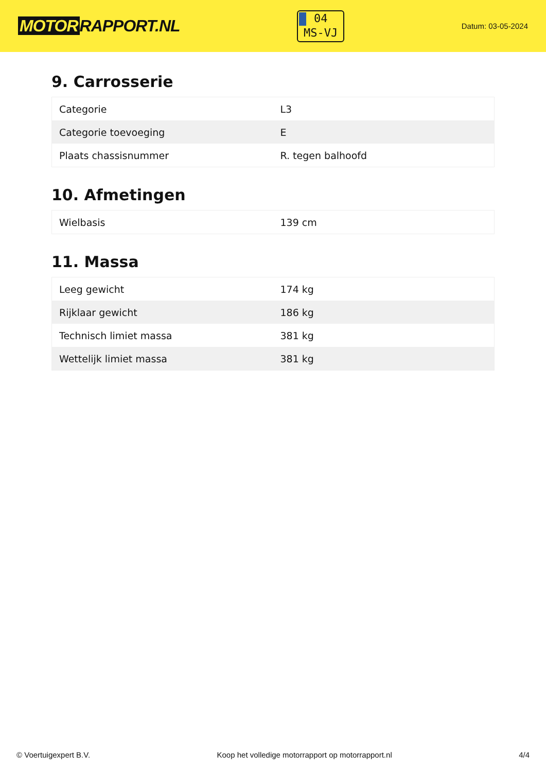MOTOR RAPPORT.NL
04
MS-VJ
Datum: 03-05-2024
9. Carrosserie
| Categorie | L3 |
| Categorie toevoeging | E |
| Plaats chassisnummer | R. tegen balhoofd |
10. Afmetingen
| Wielbasis | 139 cm |
11. Massa
| Leeg gewicht | 174 kg |
| Rijklaar gewicht | 186 kg |
| Technisch limiet massa | 381 kg |
| Wettelijk limiet massa | 381 kg |
© Voertuigexpert B.V. Koop het volledige motorrapport op motorrapport.nl 4/4